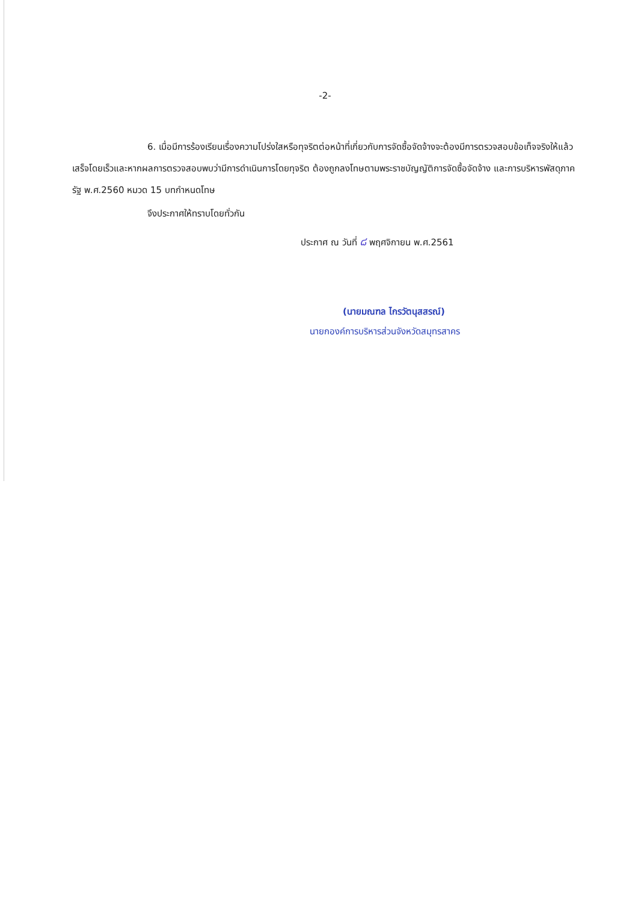-2-
6. เมื่อมีการร้องเรียนเรื่องความโปร่งใสหรือทุจริตต่อหน้าที่เกี่ยวกับการจัดซื้อจัดจ้างจะต้องมีการตรวจสอบข้อเท็จจริงให้แล้วเสร็จโดยเร็วและหากผลการตรวจสอบพบว่ามีการดำเนินการโดยทุจริต ต้องถูกลงโทษตามพระราชบัญญัติการจัดซื้อจัดจ้าง และการบริหารพัสดุภาครัฐ พ.ศ.2560 หมวด 15 บทกำหนดโทษ
จึงประกาศให้ทราบโดยทั่วกัน
ประกาศ ณ วันที่ ๘ พฤศจิกายน พ.ศ.2561
(นายมณฑล ไกรวัตนุสสรณ์)
นายกองค์การบริหารส่วนจังหวัดสมุทรสาคร